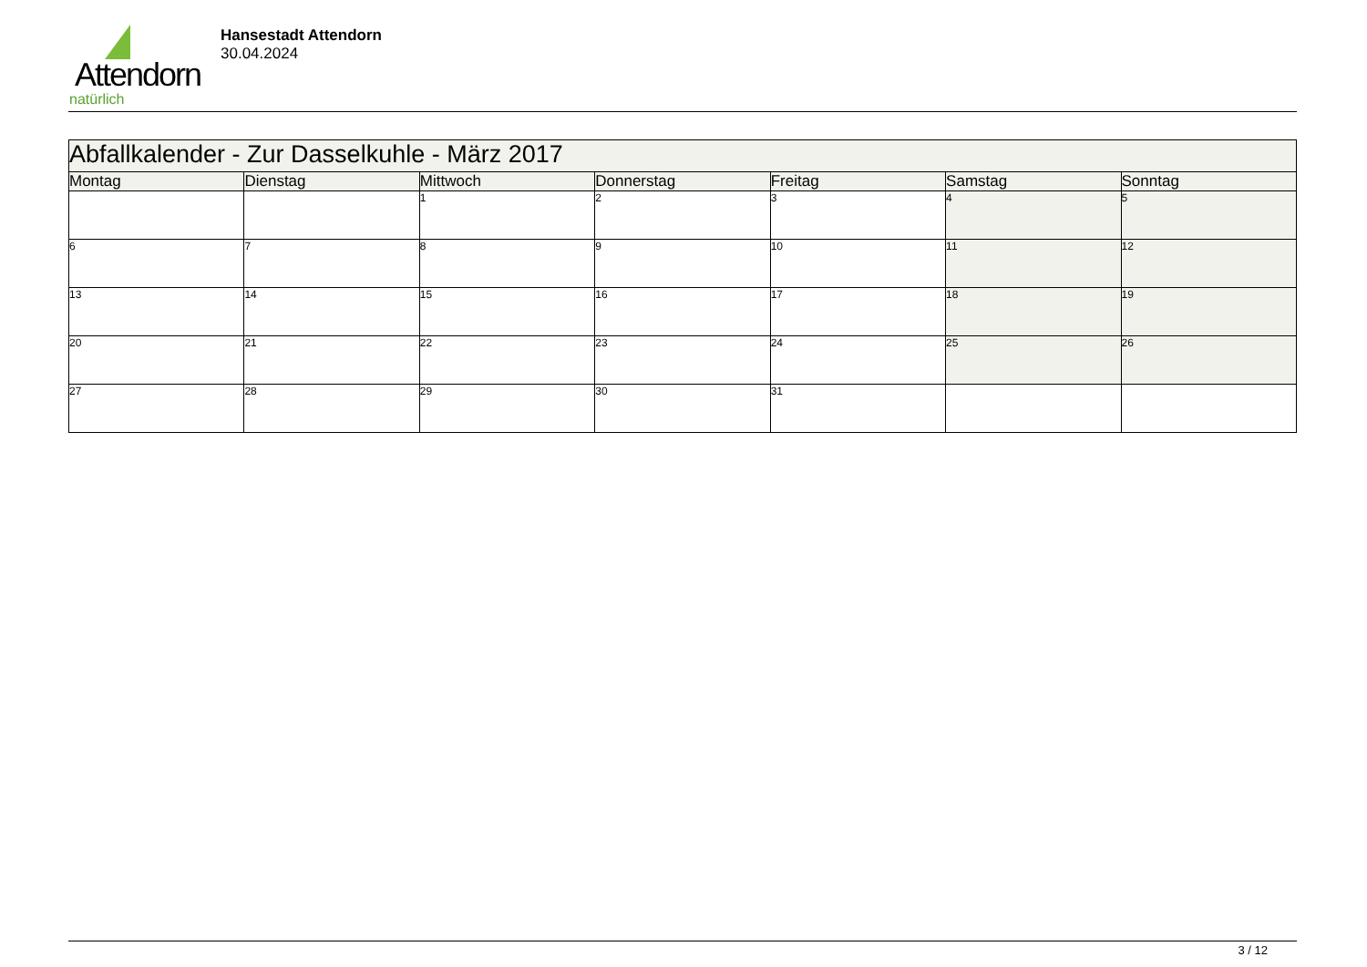Attendorn
natürlich
Hansestadt Attendorn
30.04.2024
| Abfallkalender - Zur Dasselkuhle - März 2017 | | | | | | |
| --- | --- | --- | --- | --- | --- | --- |
| Montag | Dienstag | Mittwoch | Donnerstag | Freitag | Samstag | Sonntag |
| | | 1 | 2 | 3 | 4 | 5 |
| 6 | 7 | 8 | 9 | 10 | 11 | 12 |
| 13 | 14 | 15 | 16 | 17 | 18 | 19 |
| 20 | 21 | 22 | 23 | 24 | 25 | 26 |
| 27 | 28 | 29 | 30 | 31 | | |
3 / 12